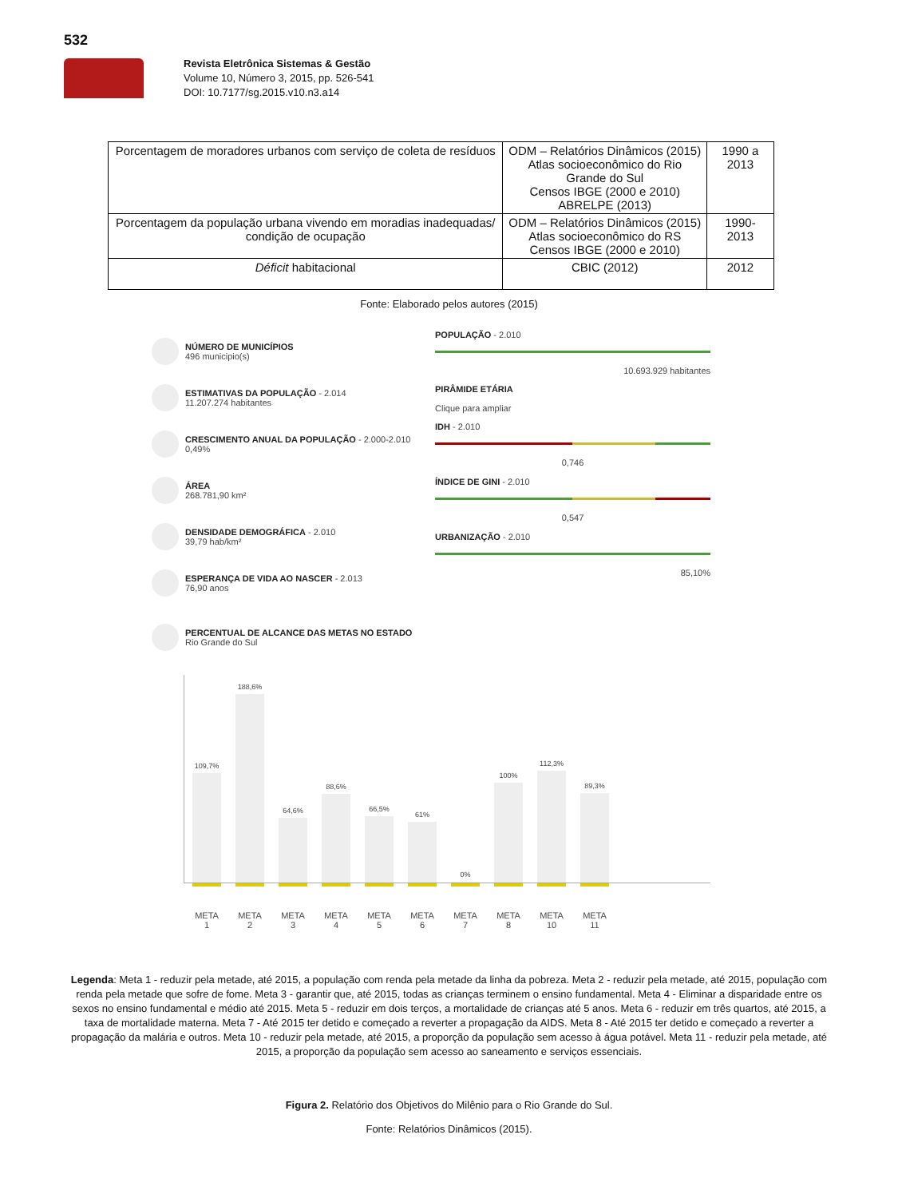532
Revista Eletrônica Sistemas & Gestão
Volume 10, Número 3, 2015, pp. 526-541
DOI: 10.7177/sg.2015.v10.n3.a14
| Porcentagem de moradores urbanos com serviço de coleta de resíduos | ODM – Relatórios Dinâmicos (2015) Atlas socioeconômico do Rio Grande do Sul Censos IBGE (2000 e 2010) ABRELPE (2013) | 1990 a 2013 |
| Porcentagem da população urbana vivendo em moradias inadequadas/ condição de ocupação | ODM – Relatórios Dinâmicos (2015) Atlas socioeconômico do RS Censos IBGE (2000 e 2010) | 1990-2013 |
| Déficit habitacional | CBIC (2012) | 2012 |
Fonte: Elaborado pelos autores (2015)
NÚMERO DE MUNICÍPIOS
496 municipio(s)
ESTIMATIVAS DA POPULAÇÃO - 2.014
11.207.274 habitantes
CRESCIMENTO ANUAL DA POPULAÇÃO - 2.000-2.010
0,49%
ÁREA
268.781,90 km²
DENSIDADE DEMOGRÁFICA - 2.010
39,79 hab/km²
ESPERANÇA DE VIDA AO NASCER - 2.013
76,90 anos
POPULAÇÃO - 2.010
10.693.929 habitantes
PIRÂMIDE ETÁRIA
Clique para ampliar
IDH - 2.010
0,746
ÍNDICE DE GINI - 2.010
0,547
URBANIZAÇÃO - 2.010
85,10%
PERCENTUAL DE ALCANCE DAS METAS NO ESTADO
Rio Grande do Sul
109,7%
188,6%
64,6%
88,6%
66,5%
61%
0%
100%
112,3%
89,3%
META 1
META 2
META 3
META 4
META 5
META 6
META 7
META 8
META 10
META 11
Legenda: Meta 1 - reduzir pela metade, até 2015, a população com renda pela metade da linha da pobreza. Meta 2 - reduzir pela metade, até 2015, população com renda pela metade que sofre de fome. Meta 3 - garantir que, até 2015, todas as crianças terminem o ensino fundamental. Meta 4 - Eliminar a disparidade entre os sexos no ensino fundamental e médio até 2015. Meta 5 - reduzir em dois terços, a mortalidade de crianças até 5 anos. Meta 6 - reduzir em três quartos, até 2015, a taxa de mortalidade materna. Meta 7 - Até 2015 ter detido e começado a reverter a propagação da AIDS. Meta 8 - Até 2015 ter detido e começado a reverter a propagação da malária e outros. Meta 10 - reduzir pela metade, até 2015, a proporção da população sem acesso à água potável. Meta 11 - reduzir pela metade, até 2015, a proporção da população sem acesso ao saneamento e serviços essenciais.
Figura 2. Relatório dos Objetivos do Milênio para o Rio Grande do Sul.
Fonte: Relatórios Dinâmicos (2015).